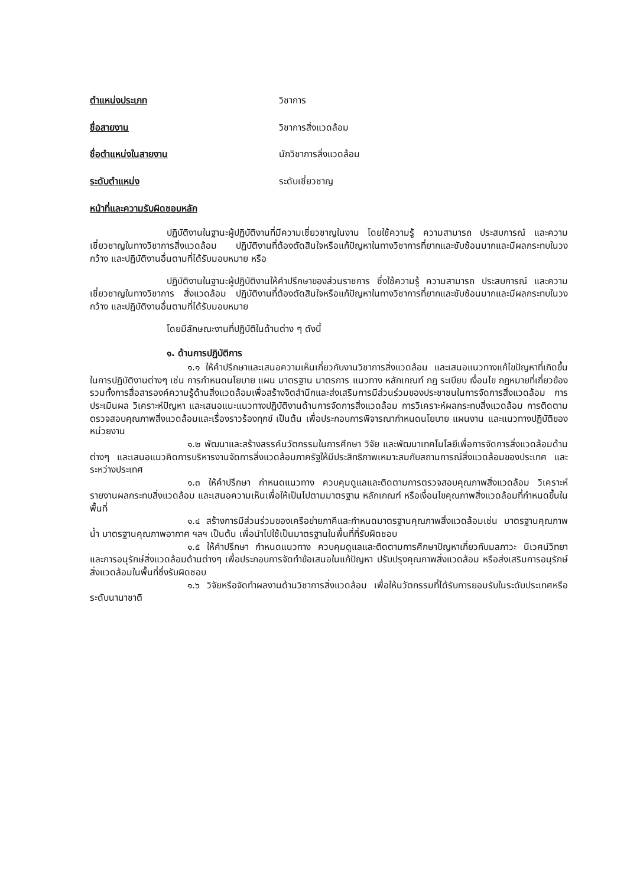ตำแหน่งประเภท วิชาการ
ชื่อสายงาน วิชาการสิ่งแวดล้อม
ชื่อตำแหน่งในสายงาน นักวิชาการสิ่งแวดล้อม
ระดับตำแหน่ง ระดับเชี่ยวชาญ
หน้าที่และความรับผิดชอบหลัก
ปฏิบัติงานในฐานะผู้ปฏิบัติงานที่มีความเชี่ยวชาญในงาน โดยใช้ความรู้ ความสามารถ ประสบการณ์ และความเชี่ยวชาญในทางวิชาการสิ่งแวดล้อม ปฏิบัติงานที่ต้องตัดสินใจหรือแก้ปัญหาในทางวิชาการที่ยากและซับซ้อนมากและมีผลกระทบในวงกว้าง และปฏิบัติงานอื่นตามที่ได้รับมอบหมาย หรือ
ปฏิบัติงานในฐานะผู้ปฏิบัติงานให้คำปรึกษาของส่วนราชการ ซึ่งใช้ความรู้ ความสามารถ ประสบการณ์ และความเชี่ยวชาญในทางวิชาการ สิ่งแวดล้อม ปฏิบัติงานที่ต้องตัดสินใจหรือแก้ปัญหาในทางวิชาการที่ยากและซับซ้อนมากและมีผลกระทบในวงกว้าง และปฏิบัติงานอื่นตามที่ได้รับมอบหมาย
โดยมีลักษณะงานที่ปฏิบัติในด้านต่าง ๆ ดังนี้
๑. ด้านการปฏิบัติการ
๑.๑ ให้คำปรึกษาและเสนอความเห็นเกี่ยวกับงานวิชาการสิ่งแวดล้อม และเสนอแนวทางแก้ไขปัญหาที่เกิดขึ้นในการปฏิบัติงานต่างๆ เช่น การกำหนดนโยบาย แผน มาตรฐาน มาตรการ แนวทาง หลักเกณฑ์ กฎ ระเบียบ เงื่อนไข กฎหมายที่เกี่ยวข้อง รวมทั้งการสื่อสารองค์ความรู้ด้านสิ่งแวดล้อมเพื่อสร้างจิตสำนึกและส่งเสริมการมีส่วนร่วมของประชาชนในการจัดการสิ่งแวดล้อม การประเมินผล วิเคราะห์ปัญหา และเสนอแนะแนวทางปฏิบัติงานด้านการจัดการสิ่งแวดล้อม การวิเคราะห์ผลกระทบสิ่งแวดล้อม การติดตามตรวจสอบคุณภาพสิ่งแวดล้อมและเรื่องราวร้องทุกข์ เป็นต้น เพื่อประกอบการพิจารณากำหนดนโยบาย แผนงาน และแนวทางปฏิบัติของหน่วยงาน
๑.๒ พัฒนาและสร้างสรรค์นวัตกรรมในการศึกษา วิจัย และพัฒนาเทคโนโลยีเพื่อการจัดการสิ่งแวดล้อมด้านต่างๆ และเสนอแนวคิดการบริหารงานจัดการสิ่งแวดล้อมภาครัฐให้มีประสิทธิภาพเหมาะสมกับสถานการณ์สิ่งแวดล้อมของประเทศ และระหว่างประเทศ
๑.๓ ให้คำปรึกษา กำหนดแนวทาง ควบคุมดูแลและติดตามการตรวจสอบคุณภาพสิ่งแวดล้อม วิเคราะห์รายงานผลกระทบสิ่งแวดล้อม และเสนอความเห็นเพื่อให้เป็นไปตามมาตรฐาน หลักเกณฑ์ หรือเงื่อนไขคุณภาพสิ่งแวดล้อมที่กำหนดขึ้นในพื้นที่
๑.๔ สร้างการมีส่วนร่วมของเครือข่ายภาคีและกำหนดมาตรฐานคุณภาพสิ่งแวดล้อมเช่น มาตรฐานคุณภาพน้ำ มาตรฐานคุณภาพอากาศ ฯลฯ เป็นต้น เพื่อนำไปใช้เป็นมาตรฐานในพื้นที่ที่รับผิดชอบ
๑.๕ ให้คำปรึกษา กำหนดแนวทาง ควบคุมดูแลและติดตามการศึกษาปัญหาเกี่ยวกับมลภาวะ นิเวศน์วิทยา และการอนุรักษ์สิ่งแวดล้อมด้านต่างๆ เพื่อประกอบการจัดทำข้อเสนอในแก้ปัญหา ปรับปรุงคุณภาพสิ่งแวดล้อม หรือส่งเสริมการอนุรักษ์สิ่งแวดล้อมในพื้นที่ซึ่งรับผิดชอบ
๑.๖ วิจัยหรือจัดทำผลงานด้านวิชาการสิ่งแวดล้อม เพื่อให้นวัตกรรมที่ได้รับการยอมรับในระดับประเทศหรือระดับนานาชาติ